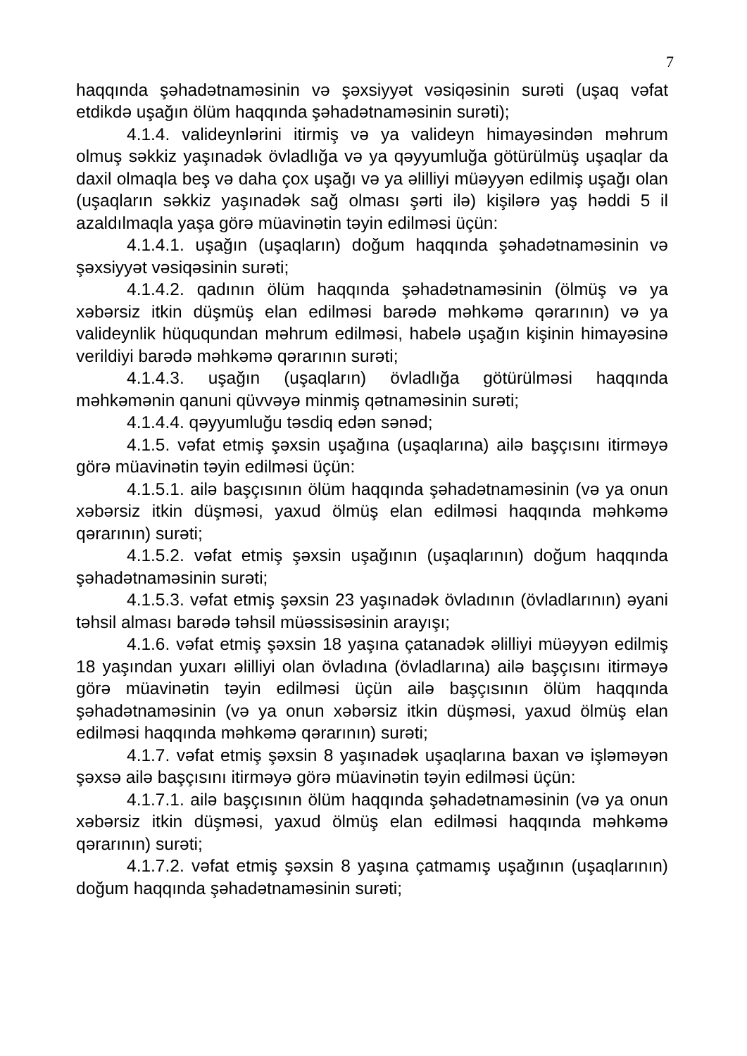7
haqqında şəhadətnaməsinin və şəxsiyyət vəsiqəsinin surəti (uşaq vəfat etdikdə uşağın ölüm haqqında şəhadətnaməsinin surəti);
4.1.4. valideynlərini itirmiş və ya valideyn himayəsindən məhrum olmuş səkkiz yaşınadək övladlığa və ya qəyyumluğa götürülmüş uşaqlar da daxil olmaqla beş və daha çox uşağı və ya əlilliyi müəyyən edilmiş uşağı olan (uşaqların səkkiz yaşınadək sağ olması şərti ilə) kişilərə yaş həddi 5 il azaldılmaqla yaşa görə müavinətin təyin edilməsi üçün:
4.1.4.1. uşağın (uşaqların) doğum haqqında şəhadətnaməsinin və şəxsiyyət vəsiqəsinin surəti;
4.1.4.2. qadının ölüm haqqında şəhadətnaməsinin (ölmüş və ya xəbərsiz itkin düşmüş elan edilməsi barədə məhkəmə qərarının) və ya valideynlik hüququndan məhrum edilməsi, habelə uşağın kişinin himayəsinə verildiyi barədə məhkəmə qərarının surəti;
4.1.4.3. uşağın (uşaqların) övladlığa götürülməsi haqqında məhkəmənin qanuni qüvvəyə minmiş qətnaməsinin surəti;
4.1.4.4. qəyyumluğu təsdiq edən sənəd;
4.1.5. vəfat etmiş şəxsin uşağına (uşaqlarına) ailə başçısını itirməyə görə müavinətin təyin edilməsi üçün:
4.1.5.1. ailə başçısının ölüm haqqında şəhadətnaməsinin (və ya onun xəbərsiz itkin düşməsi, yaxud ölmüş elan edilməsi haqqında məhkəmə qərarının) surəti;
4.1.5.2. vəfat etmiş şəxsin uşağının (uşaqlarının) doğum haqqında şəhadətnaməsinin surəti;
4.1.5.3. vəfat etmiş şəxsin 23 yaşınadək övladının (övladlarının) əyani təhsil alması barədə təhsil müəssisəsinin arayışı;
4.1.6. vəfat etmiş şəxsin 18 yaşına çatanadək əlilliyi müəyyən edilmiş 18 yaşından yuxarı əlilliyi olan övladına (övladlarına) ailə başçısını itirməyə görə müavinətin təyin edilməsi üçün ailə başçısının ölüm haqqında şəhadətnaməsinin (və ya onun xəbərsiz itkin düşməsi, yaxud ölmüş elan edilməsi haqqında məhkəmə qərarının) surəti;
4.1.7. vəfat etmiş şəxsin 8 yaşınadək uşaqlarına baxan və işləməyən şəxsə ailə başçısını itirməyə görə müavinətin təyin edilməsi üçün:
4.1.7.1. ailə başçısının ölüm haqqında şəhadətnaməsinin (və ya onun xəbərsiz itkin düşməsi, yaxud ölmüş elan edilməsi haqqında məhkəmə qərarının) surəti;
4.1.7.2. vəfat etmiş şəxsin 8 yaşına çatmamış uşağının (uşaqlarının) doğum haqqında şəhadətnaməsinin surəti;